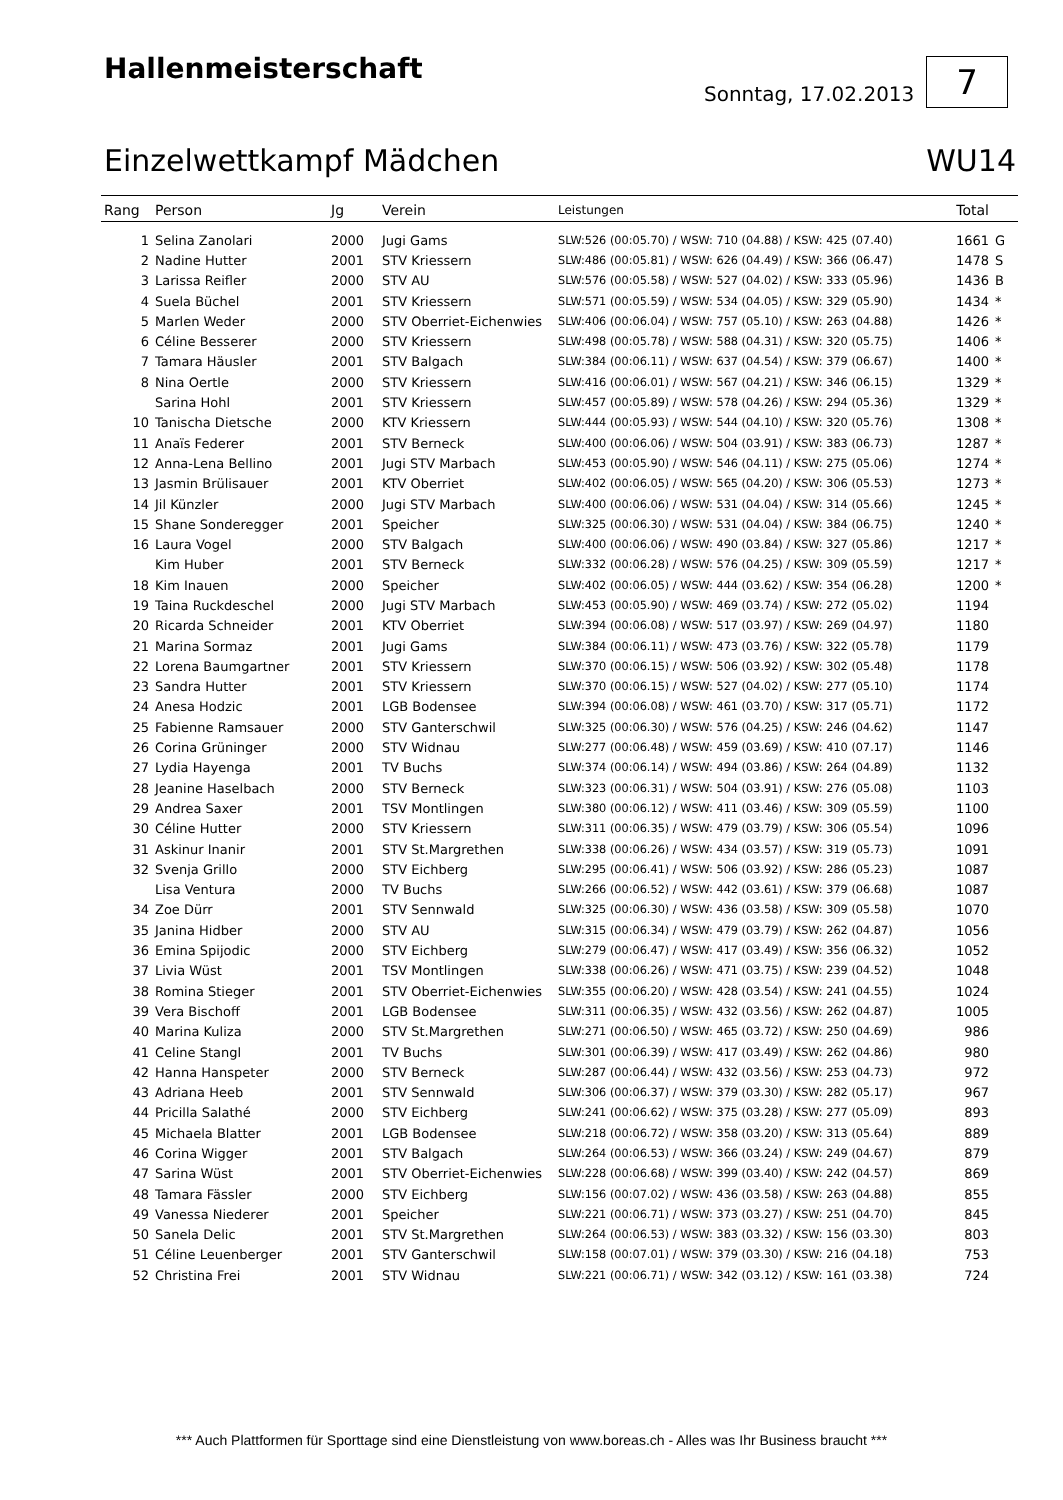Hallenmeisterschaft
Sonntag, 17.02.2013 7
Einzelwettkampf Mädchen WU14
| Rang | Person | Jg | Verein | Leistungen | Total | |
| --- | --- | --- | --- | --- | --- | --- |
| 1 | Selina Zanolari | 2000 | Jugi Gams | SLW:526 (00:05.70) / WSW: 710 (04.88) / KSW: 425 (07.40) | 1661 | G |
| 2 | Nadine Hutter | 2001 | STV Kriessern | SLW:486 (00:05.81) / WSW: 626 (04.49) / KSW: 366 (06.47) | 1478 | S |
| 3 | Larissa Reifler | 2000 | STV AU | SLW:576 (00:05.58) / WSW: 527 (04.02) / KSW: 333 (05.96) | 1436 | B |
| 4 | Suela Büchel | 2001 | STV Kriessern | SLW:571 (00:05.59) / WSW: 534 (04.05) / KSW: 329 (05.90) | 1434 | * |
| 5 | Marlen Weder | 2000 | STV Oberriet-Eichenwies | SLW:406 (00:06.04) / WSW: 757 (05.10) / KSW: 263 (04.88) | 1426 | * |
| 6 | Céline Besserer | 2000 | STV Kriessern | SLW:498 (00:05.78) / WSW: 588 (04.31) / KSW: 320 (05.75) | 1406 | * |
| 7 | Tamara Häusler | 2001 | STV Balgach | SLW:384 (00:06.11) / WSW: 637 (04.54) / KSW: 379 (06.67) | 1400 | * |
| 8 | Nina Oertle | 2000 | STV Kriessern | SLW:416 (00:06.01) / WSW: 567 (04.21) / KSW: 346 (06.15) | 1329 | * |
| | Sarina Hohl | 2001 | STV Kriessern | SLW:457 (00:05.89) / WSW: 578 (04.26) / KSW: 294 (05.36) | 1329 | * |
| 10 | Tanischa Dietsche | 2000 | KTV Kriessern | SLW:444 (00:05.93) / WSW: 544 (04.10) / KSW: 320 (05.76) | 1308 | * |
| 11 | Anaïs Federer | 2001 | STV Berneck | SLW:400 (00:06.06) / WSW: 504 (03.91) / KSW: 383 (06.73) | 1287 | * |
| 12 | Anna-Lena Bellino | 2001 | Jugi STV Marbach | SLW:453 (00:05.90) / WSW: 546 (04.11) / KSW: 275 (05.06) | 1274 | * |
| 13 | Jasmin Brülisauer | 2001 | KTV Oberriet | SLW:402 (00:06.05) / WSW: 565 (04.20) / KSW: 306 (05.53) | 1273 | * |
| 14 | Jil Künzler | 2000 | Jugi STV Marbach | SLW:400 (00:06.06) / WSW: 531 (04.04) / KSW: 314 (05.66) | 1245 | * |
| 15 | Shane Sonderegger | 2001 | Speicher | SLW:325 (00:06.30) / WSW: 531 (04.04) / KSW: 384 (06.75) | 1240 | * |
| 16 | Laura Vogel | 2000 | STV Balgach | SLW:400 (00:06.06) / WSW: 490 (03.84) / KSW: 327 (05.86) | 1217 | * |
| | Kim Huber | 2001 | STV Berneck | SLW:332 (00:06.28) / WSW: 576 (04.25) / KSW: 309 (05.59) | 1217 | * |
| 18 | Kim Inauen | 2000 | Speicher | SLW:402 (00:06.05) / WSW: 444 (03.62) / KSW: 354 (06.28) | 1200 | * |
| 19 | Taina Ruckdeschel | 2000 | Jugi STV Marbach | SLW:453 (00:05.90) / WSW: 469 (03.74) / KSW: 272 (05.02) | 1194 | |
| 20 | Ricarda Schneider | 2001 | KTV Oberriet | SLW:394 (00:06.08) / WSW: 517 (03.97) / KSW: 269 (04.97) | 1180 | |
| 21 | Marina Sormaz | 2001 | Jugi Gams | SLW:384 (00:06.11) / WSW: 473 (03.76) / KSW: 322 (05.78) | 1179 | |
| 22 | Lorena Baumgartner | 2001 | STV Kriessern | SLW:370 (00:06.15) / WSW: 506 (03.92) / KSW: 302 (05.48) | 1178 | |
| 23 | Sandra Hutter | 2001 | STV Kriessern | SLW:370 (00:06.15) / WSW: 527 (04.02) / KSW: 277 (05.10) | 1174 | |
| 24 | Anesa Hodzic | 2001 | LGB Bodensee | SLW:394 (00:06.08) / WSW: 461 (03.70) / KSW: 317 (05.71) | 1172 | |
| 25 | Fabienne Ramsauer | 2000 | STV Ganterschwil | SLW:325 (00:06.30) / WSW: 576 (04.25) / KSW: 246 (04.62) | 1147 | |
| 26 | Corina Grüninger | 2000 | STV Widnau | SLW:277 (00:06.48) / WSW: 459 (03.69) / KSW: 410 (07.17) | 1146 | |
| 27 | Lydia Hayenga | 2001 | TV Buchs | SLW:374 (00:06.14) / WSW: 494 (03.86) / KSW: 264 (04.89) | 1132 | |
| 28 | Jeanine Haselbach | 2000 | STV Berneck | SLW:323 (00:06.31) / WSW: 504 (03.91) / KSW: 276 (05.08) | 1103 | |
| 29 | Andrea Saxer | 2001 | TSV Montlingen | SLW:380 (00:06.12) / WSW: 411 (03.46) / KSW: 309 (05.59) | 1100 | |
| 30 | Céline Hutter | 2000 | STV Kriessern | SLW:311 (00:06.35) / WSW: 479 (03.79) / KSW: 306 (05.54) | 1096 | |
| 31 | Askinur Inanir | 2001 | STV St.Margrethen | SLW:338 (00:06.26) / WSW: 434 (03.57) / KSW: 319 (05.73) | 1091 | |
| 32 | Svenja Grillo | 2000 | STV Eichberg | SLW:295 (00:06.41) / WSW: 506 (03.92) / KSW: 286 (05.23) | 1087 | |
| | Lisa Ventura | 2000 | TV Buchs | SLW:266 (00:06.52) / WSW: 442 (03.61) / KSW: 379 (06.68) | 1087 | |
| 34 | Zoe Dürr | 2001 | STV Sennwald | SLW:325 (00:06.30) / WSW: 436 (03.58) / KSW: 309 (05.58) | 1070 | |
| 35 | Janina Hidber | 2000 | STV AU | SLW:315 (00:06.34) / WSW: 479 (03.79) / KSW: 262 (04.87) | 1056 | |
| 36 | Emina Spijodic | 2000 | STV Eichberg | SLW:279 (00:06.47) / WSW: 417 (03.49) / KSW: 356 (06.32) | 1052 | |
| 37 | Livia Wüst | 2001 | TSV Montlingen | SLW:338 (00:06.26) / WSW: 471 (03.75) / KSW: 239 (04.52) | 1048 | |
| 38 | Romina Stieger | 2001 | STV Oberriet-Eichenwies | SLW:355 (00:06.20) / WSW: 428 (03.54) / KSW: 241 (04.55) | 1024 | |
| 39 | Vera Bischoff | 2001 | LGB Bodensee | SLW:311 (00:06.35) / WSW: 432 (03.56) / KSW: 262 (04.87) | 1005 | |
| 40 | Marina Kuliza | 2000 | STV St.Margrethen | SLW:271 (00:06.50) / WSW: 465 (03.72) / KSW: 250 (04.69) | 986 | |
| 41 | Celine Stangl | 2001 | TV Buchs | SLW:301 (00:06.39) / WSW: 417 (03.49) / KSW: 262 (04.86) | 980 | |
| 42 | Hanna Hanspeter | 2000 | STV Berneck | SLW:287 (00:06.44) / WSW: 432 (03.56) / KSW: 253 (04.73) | 972 | |
| 43 | Adriana Heeb | 2001 | STV Sennwald | SLW:306 (00:06.37) / WSW: 379 (03.30) / KSW: 282 (05.17) | 967 | |
| 44 | Pricilla Salathé | 2000 | STV Eichberg | SLW:241 (00:06.62) / WSW: 375 (03.28) / KSW: 277 (05.09) | 893 | |
| 45 | Michaela Blatter | 2001 | LGB Bodensee | SLW:218 (00:06.72) / WSW: 358 (03.20) / KSW: 313 (05.64) | 889 | |
| 46 | Corina Wigger | 2001 | STV Balgach | SLW:264 (00:06.53) / WSW: 366 (03.24) / KSW: 249 (04.67) | 879 | |
| 47 | Sarina Wüst | 2001 | STV Oberriet-Eichenwies | SLW:228 (00:06.68) / WSW: 399 (03.40) / KSW: 242 (04.57) | 869 | |
| 48 | Tamara Fässler | 2000 | STV Eichberg | SLW:156 (00:07.02) / WSW: 436 (03.58) / KSW: 263 (04.88) | 855 | |
| 49 | Vanessa Niederer | 2001 | Speicher | SLW:221 (00:06.71) / WSW: 373 (03.27) / KSW: 251 (04.70) | 845 | |
| 50 | Sanela Delic | 2001 | STV St.Margrethen | SLW:264 (00:06.53) / WSW: 383 (03.32) / KSW: 156 (03.30) | 803 | |
| 51 | Céline Leuenberger | 2001 | STV Ganterschwil | SLW:158 (00:07.01) / WSW: 379 (03.30) / KSW: 216 (04.18) | 753 | |
| 52 | Christina Frei | 2001 | STV Widnau | SLW:221 (00:06.71) / WSW: 342 (03.12) / KSW: 161 (03.38) | 724 | |
*** Auch Plattformen für Sporttage sind eine Dienstleistung von www.boreas.ch - Alles was Ihr Business braucht ***